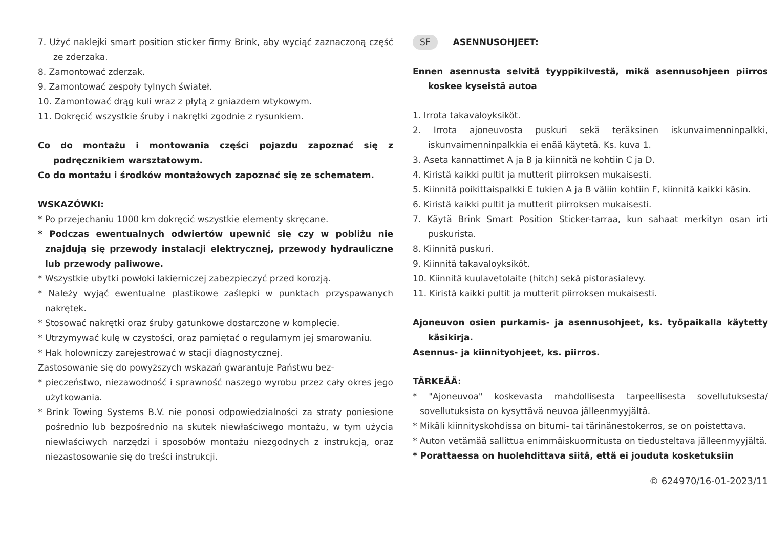7. Użyć naklejki smart position sticker firmy Brink, aby wyciąć zaznaczoną część ze zderzaka.
8. Zamontować zderzak.
9. Zamontować zespoły tylnych świateł.
10. Zamontować drąg kuli wraz z płytą z gniazdem wtykowym.
11. Dokręcić wszystkie śruby i nakrętki zgodnie z rysunkiem.
Co do montażu i montowania części pojazdu zapoznać się z podręcznikiem warsztatowym.
Co do montażu i środków montażowych zapoznać się ze schematem.
WSKAZÓWKI:
* Po przejechaniu 1000 km dokręcić wszystkie elementy skręcane.
* Podczas ewentualnych odwiertów upewnić się czy w pobliżu nie znajdują się przewody instalacji elektrycznej, przewody hydrauliczne lub przewody paliwowe.
* Wszystkie ubytki powłoki lakierniczej zabezpieczyć przed korozją.
* Należy wyjąć ewentualne plastikowe zaślepki w punktach przyspawanych nakrętek.
* Stosować nakrętki oraz śruby gatunkowe dostarczone w komplecie.
* Utrzymywać kulę w czystości, oraz pamiętać o regularnym jej smarowaniu.
* Hak holowniczy zarejestrować w stacji diagnostycznej.
Zastosowanie się do powyższych wskazań gwarantuje Państwu bez-
* pieczeństwo, niezawodność i sprawność naszego wyrobu przez cały okres jego użytkowania.
* Brink Towing Systems B.V. nie ponosi odpowiedzialności za straty poniesione pośrednio lub bezpośrednio na skutek niewłaściwego montażu, w tym użycia niewłaściwych narzędzi i sposobów montażu niezgodnych z instrukcją, oraz niezastosowanie się do treści instrukcji.
SF ASENNUSOHJEET:
Ennen asennusta selvitä tyyppikilvestä, mikä asennusohjeen piirros koskee kyseistä autoa
1. Irrota takavaloyksiköt.
2. Irrota ajoneuvosta puskuri sekä teräksinen iskunvaimenninpalkki, iskunvaimenninpalkkia ei enää käytetä. Ks. kuva 1.
3. Aseta kannattimet A ja B ja kiinnitä ne kohtiin C ja D.
4. Kiristä kaikki pultit ja mutterit piirroksen mukaisesti.
5. Kiinnitä poikittaispalkki E tukien A ja B väliin kohtiin F, kiinnitä kaikki käsin.
6. Kiristä kaikki pultit ja mutterit piirroksen mukaisesti.
7. Käytä Brink Smart Position Sticker-tarraa, kun sahaat merkityn osan irti puskurista.
8. Kiinnitä puskuri.
9. Kiinnitä takavaloyksiköt.
10. Kiinnitä kuulavetolaite (hitch) sekä pistorasialevy.
11. Kiristä kaikki pultit ja mutterit piirroksen mukaisesti.
Ajoneuvon osien purkamis- ja asennusohjeet, ks. työpaikalla käytetty käsikirja.
Asennus- ja kiinnityohjeet, ks. piirros.
TÄRKEÄÄ:
* "Ajoneuvoa" koskevasta mahdollisesta tarpeellisesta sovellutuksesta/ sovellutuksista on kysyttävä neuvoa jälleenmyyjältä.
* Mikäli kiinnityskohdissa on bitumi- tai tärinänestokerros, se on poistettava.
* Auton vetämää sallittua enimmäiskuormitusta on tiedusteltava jälleenmyyjältä.
* Porattaessa on huolehdittava siitä, että ei jouduta kosketuksiin
© 624970/16-01-2023/11